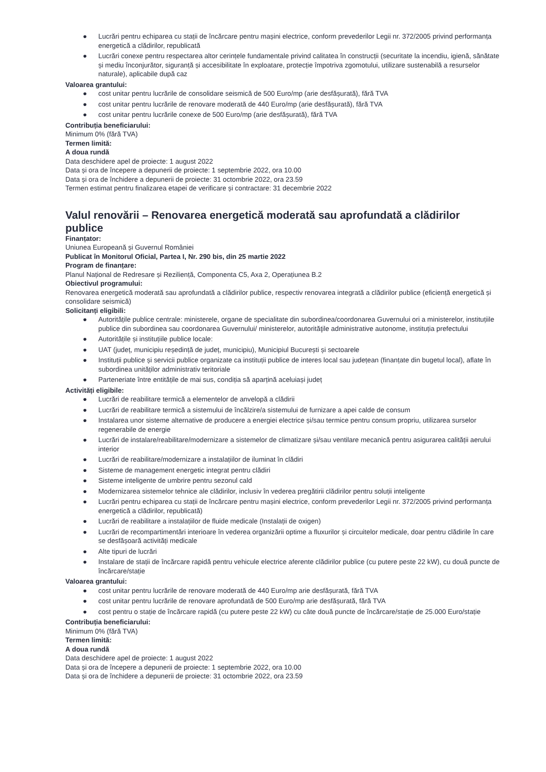● Lucrări pentru echiparea cu stații de încărcare pentru mașini electrice, conform prevederilor Legii nr. 372/2005 privind performanța energetică a clădirilor, republicată
● Lucrări conexe pentru respectarea altor cerințele fundamentale privind calitatea în construcții (securitate la incendiu, igienă, sănătate și mediu înconjurător, siguranță și accesibilitate în exploatare, protecție împotriva zgomotului, utilizare sustenabilă a resurselor naturale), aplicabile după caz
Valoarea grantului:
● cost unitar pentru lucrările de consolidare seismică de 500 Euro/mp (arie desfășurată), fără TVA
● cost unitar pentru lucrările de renovare moderată de 440 Euro/mp (arie desfășurată), fără TVA
● cost unitar pentru lucrările conexe de 500 Euro/mp (arie desfășurată), fără TVA
Contribuția beneficiarului:
Minimum 0% (fără TVA)
Termen limită:
A doua rundă
Data deschidere apel de proiecte: 1 august 2022
Data și ora de începere a depunerii de proiecte: 1 septembrie 2022, ora 10.00
Data și ora de închidere a depunerii de proiecte: 31 octombrie 2022, ora 23.59
Termen estimat pentru finalizarea etapei de verificare și contractare: 31 decembrie 2022
Valul renovării – Renovarea energetică moderată sau aprofundată a clădirilor publice
Finanțator:
Uniunea Europeană și Guvernul României
Publicat în Monitorul Oficial, Partea I, Nr. 290 bis, din 25 martie 2022
Program de finanțare:
Planul Național de Redresare și Reziliență, Componenta C5, Axa 2, Operațiunea B.2
Obiectivul programului:
Renovarea energetică moderată sau aprofundată a clădirilor publice, respectiv renovarea integrată a clădirilor publice (eficiență energetică și consolidare seismică)
Solicitanți eligibili:
● Autoritățile publice centrale: ministerele, organe de specialitate din subordinea/coordonarea Guvernului ori a ministerelor, instituțiile publice din subordinea sau coordonarea Guvernului/ ministerelor, autorităţile administrative autonome, instituția prefectului
● Autoritățile și instituțiile publice locale:
● UAT (județ, municipiu reședință de județ, municipiu), Municipiul București și sectoarele
● Instituții publice și servicii publice organizate ca instituții publice de interes local sau județean (finanțate din bugetul local), aflate în subordinea unităților administrativ teritoriale
● Parteneriate între entitățile de mai sus, condiția să aparțină aceluiași județ
Activități eligibile:
● Lucrări de reabilitare termică a elementelor de anvelopă a clădirii
● Lucrări de reabilitare termică a sistemului de încălzire/a sistemului de furnizare a apei calde de consum
● Instalarea unor sisteme alternative de producere a energiei electrice și/sau termice pentru consum propriu, utilizarea surselor regenerabile de energie
● Lucrări de instalare/reabilitare/modernizare a sistemelor de climatizare și/sau ventilare mecanică pentru asigurarea calității aerului interior
● Lucrări de reabilitare/modernizare a instalațiilor de iluminat în clădiri
● Sisteme de management energetic integrat pentru clădiri
● Sisteme inteligente de umbrire pentru sezonul cald
● Modernizarea sistemelor tehnice ale clădirilor, inclusiv în vederea pregătirii clădirilor pentru soluții inteligente
● Lucrări pentru echiparea cu stații de încărcare pentru mașini electrice, conform prevederilor Legii nr. 372/2005 privind performanța energetică a clădirilor, republicată)
● Lucrări de reabilitare a instalațiilor de fluide medicale (Instalații de oxigen)
● Lucrări de recompartimentări interioare în vederea organizării optime a fluxurilor și circuitelor medicale, doar pentru clădirile în care se desfășoară activități medicale
● Alte tipuri de lucrări
● Instalare de stații de încărcare rapidă pentru vehicule electrice aferente clădirilor publice (cu putere peste 22 kW), cu două puncte de încărcare/stație
Valoarea grantului:
● cost unitar pentru lucrările de renovare moderată de 440 Euro/mp arie desfășurată, fără TVA
● cost unitar pentru lucrările de renovare aprofundată de 500 Euro/mp arie desfășurată, fără TVA
● cost pentru o stație de încărcare rapidă (cu putere peste 22 kW) cu câte două puncte de încărcare/stație de 25.000 Euro/stație
Contribuția beneficiarului:
Minimum 0% (fără TVA)
Termen limită:
A doua rundă
Data deschidere apel de proiecte: 1 august 2022
Data și ora de începere a depunerii de proiecte: 1 septembrie 2022, ora 10.00
Data și ora de închidere a depunerii de proiecte: 31 octombrie 2022, ora 23.59